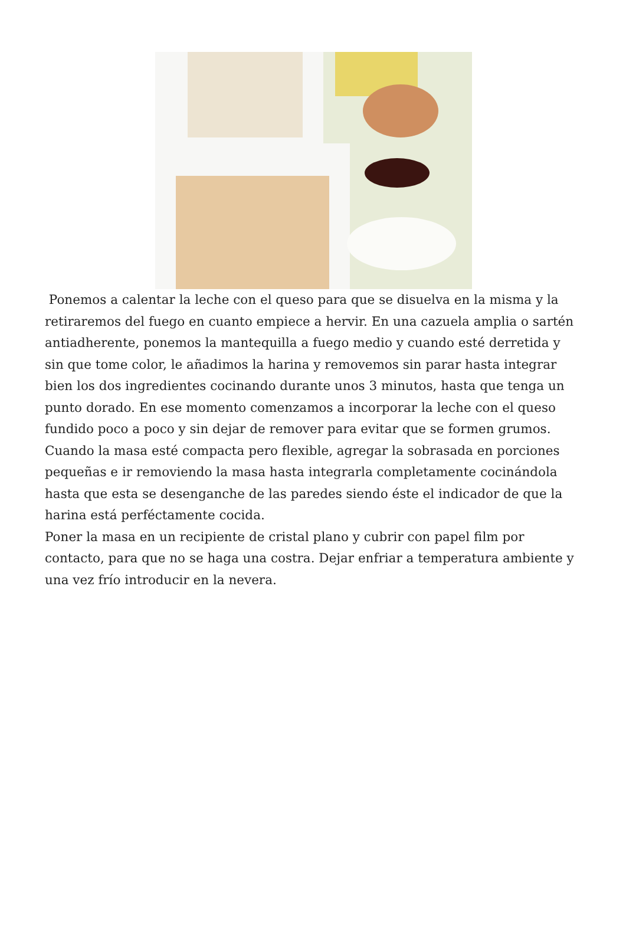Ponemos a calentar la leche con el queso para que se disuelva en la misma y la retiraremos del fuego en cuanto empiece a hervir. En una cazuela amplia o sartén antiadherente, ponemos la mantequilla a fuego medio y cuando esté derretida y sin que tome color, le añadimos la harina y removemos sin parar hasta integrar bien los dos ingredientes cocinando durante unos 3 minutos, hasta que tenga un punto dorado. En ese momento comenzamos a incorporar la leche con el queso fundido poco a poco y sin dejar de remover para evitar que se formen grumos. Cuando la masa esté compacta pero flexible, agregar la sobrasada en porciones pequeñas e ir removiendo la masa hasta integrarla completamente cocinándola hasta que esta se desenganche de las paredes siendo éste el indicador de que la harina está perféctamente cocida.
Poner la masa en un recipiente de cristal plano y cubrir con papel film por contacto, para que no se haga una costra. Dejar enfriar a temperatura ambiente y una vez frío introducir en la nevera.